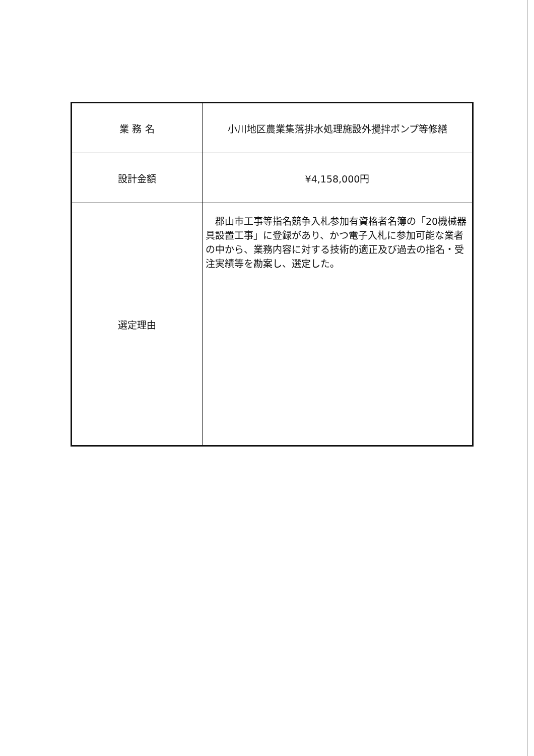| 業 務 名 | 小川地区農業集落排水処理施設外攪拌ポンプ等修繕 |
| 設計金額 | ¥4,158,000円 |
| 選定理由 | 郡山市工事等指名競争入札参加有資格者名簿の「20機械器具設置工事」に登録があり、かつ電子入札に参加可能な業者の中から、業務内容に対する技術的適正及び過去の指名・受注実績等を勘案し、選定した。 |